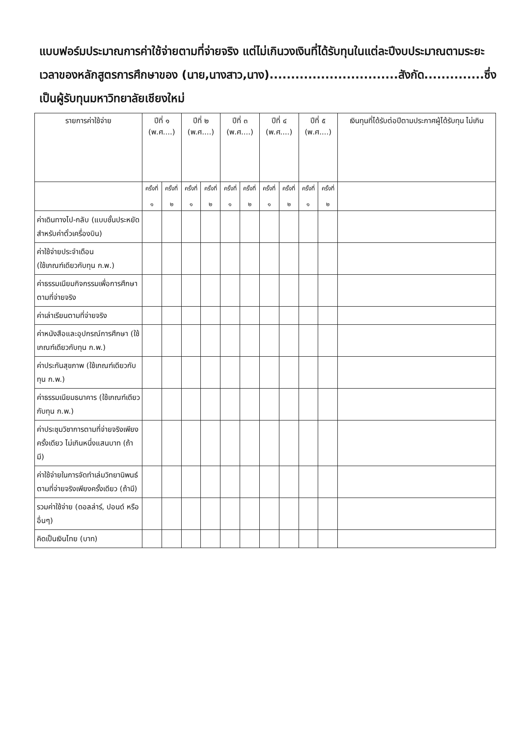แบบฟอร์มประมาณการค่าใช้จ่ายตามที่จ่ายจริง แต่ไม่เกินวงเงินที่ได้รับทุนในแต่ละปีงบประมาณตามระยะเวลาของหลักสูตรการศึกษาของ (นาย,นางสาว,นาง)..............................สังกัด..............ซึ่งเป็นผู้รับทุนมหาวิทยาลัยเชียงใหม่
| รายการค่าใช้จ่าย | ปีที่ ๑ (พ.ศ....) | | ปีที่ ๒ (พ.ศ....) | | ปีที่ ๓ (พ.ศ....) | | ปีที่ ๔ (พ.ศ....) | | ปีที่ ๕ (พ.ศ....) | | เงินทุนที่ได้รับต่อปีตามประกาศผู้ได้รับทุน ไม่เกิน |
| --- | --- | --- | --- | --- | --- | --- | --- | --- | --- | --- | --- |
| | ครั้งที่ ๑ | ครั้งที่ ๒ | ครั้งที่ ๑ | ครั้งที่ ๒ | ครั้งที่ ๑ | ครั้งที่ ๒ | ครั้งที่ ๑ | ครั้งที่ ๒ | ครั้งที่ ๑ | ครั้งที่ ๒ | |
| ค่าเดินทางไป-กลับ (แบบชั้นประหยัดสำหรับค่าตั๋วเครื่องบิน) | | | | | | | | | | | |
| ค่าใช้จ่ายประจำเดือน (ใช้เกณฑ์เดียวกับทุน ก.พ.) | | | | | | | | | | | |
| ค่าธรรมเนียมกิจกรรมเพื่อการศึกษาตามที่จ่ายจริง | | | | | | | | | | | |
| ค่าเล่าเรียนตามที่จ่ายจริง | | | | | | | | | | | |
| ค่าหนังสือและอุปกรณ์การศึกษา (ใช้เกณฑ์เดียวกับทุน ก.พ.) | | | | | | | | | | | |
| ค่าประกันสุขภาพ (ใช้เกณฑ์เดียวกับทุน ก.พ.) | | | | | | | | | | | |
| ค่าธรรมเนียมธนาคาร (ใช้เกณฑ์เดียวกับทุน ก.พ.) | | | | | | | | | | | |
| ค่าประชุมวิชาการตามที่จ่ายจริงเพียงครั้งเดียว ไม่เกินหนึ่งแสนบาท (ถ้ามี) | | | | | | | | | | | |
| ค่าใช้จ่ายในการจัดทำเล่มวิทยานิพนธ์ตามที่จ่ายจริงเพียงครั้งเดียว (ถ้ามี) | | | | | | | | | | | |
| รวมค่าใช้จ่าย (ดอลล่าร์, ปอนด์ หรืออื่นๆ) | | | | | | | | | | | |
| คิดเป็นเงินไทย (บาท) | | | | | | | | | | | |